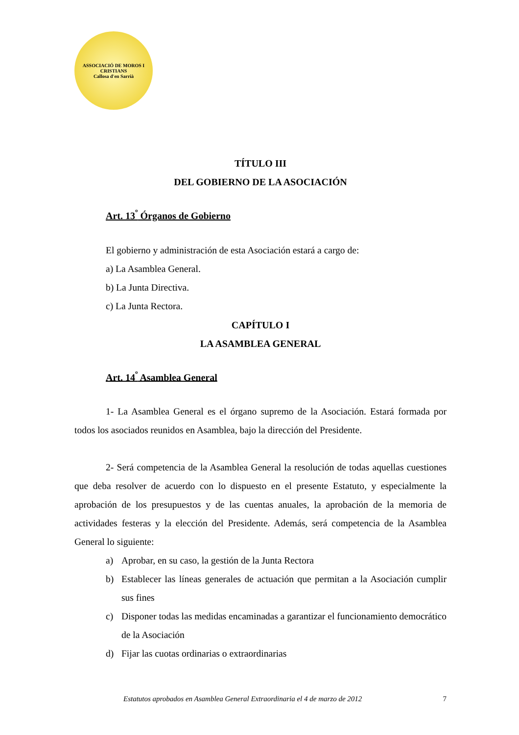ASSOCIACIÓ DE MOROS I CRISTIANS
Callosa d'en Sarrià
TÍTULO III
DEL GOBIERNO DE LA ASOCIACIÓN
Art. 13<sup>º</sup> Órganos de Gobierno
El gobierno y administración de esta Asociación estará a cargo de:
a) La Asamblea General.
b) La Junta Directiva.
c) La Junta Rectora.
CAPÍTULO I
LA ASAMBLEA GENERAL
Art. 14<sup>º</sup> Asamblea General
1- La Asamblea General es el órgano supremo de la Asociación. Estará formada por todos los asociados reunidos en Asamblea, bajo la dirección del Presidente.
2- Será competencia de la Asamblea General la resolución de todas aquellas cuestiones que deba resolver de acuerdo con lo dispuesto en el presente Estatuto, y especialmente la aprobación de los presupuestos y de las cuentas anuales, la aprobación de la memoria de actividades festeras y la elección del Presidente. Además, será competencia de la Asamblea General lo siguiente:
a) Aprobar, en su caso, la gestión de la Junta Rectora
b) Establecer las líneas generales de actuación que permitan a la Asociación cumplir sus fines
c) Disponer todas las medidas encaminadas a garantizar el funcionamiento democrático de la Asociación
d) Fijar las cuotas ordinarias o extraordinarias
Estatutos aprobados en Asamblea General Extraordinaria el 4 de marzo de 2012 7